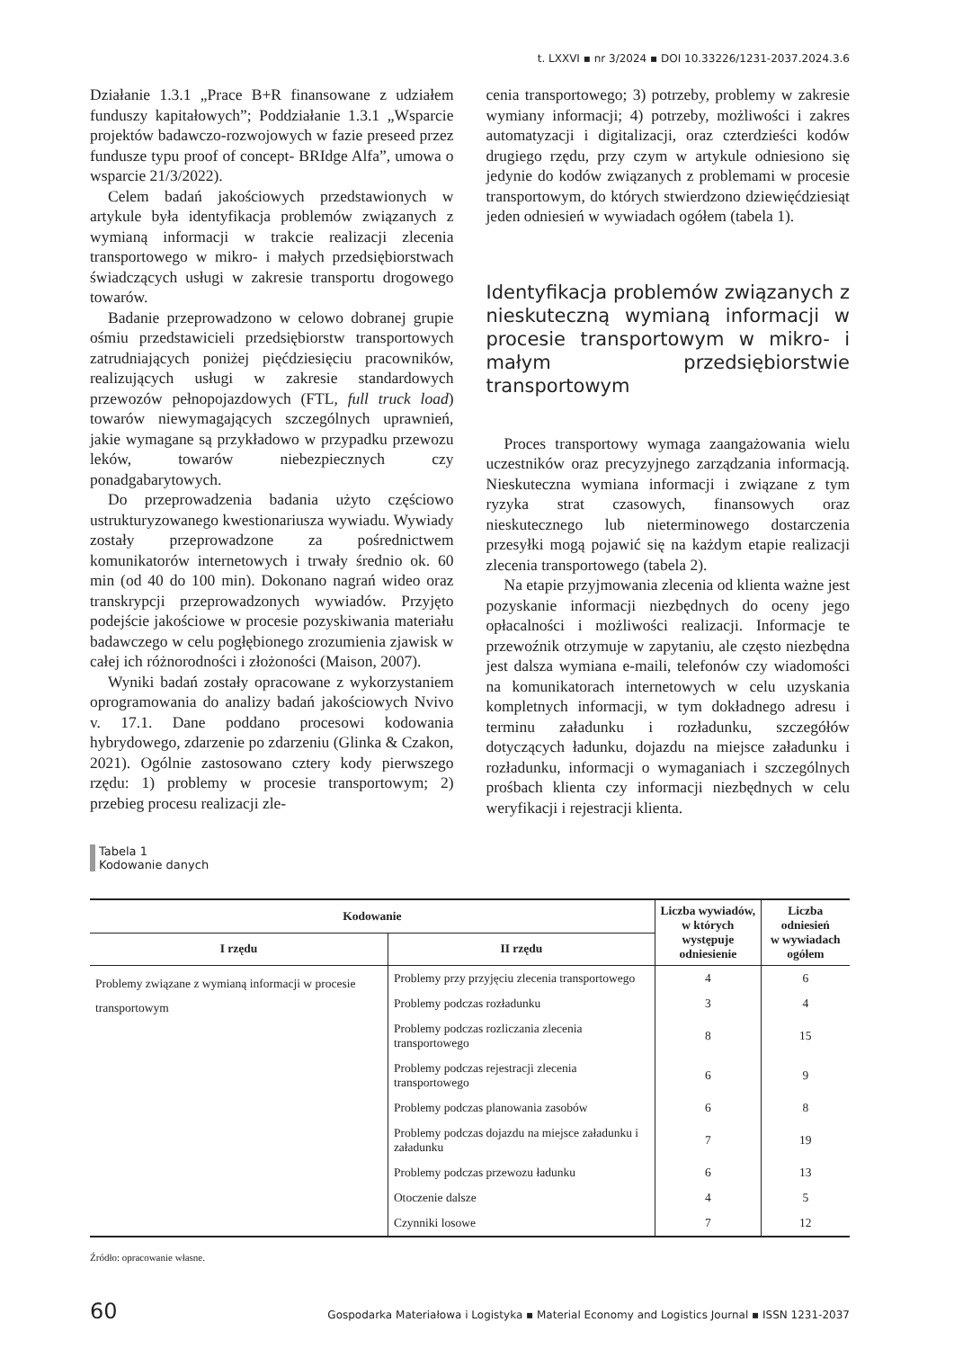t. LXXVI ▪ nr 3/2024 ▪ DOI 10.33226/1231-2037.2024.3.6
Działanie 1.3.1 „Prace B+R finansowane z udziałem funduszy kapitałowych”; Poddziałanie 1.3.1 „Wsparcie projektów badawczo-rozwojowych w fazie preseed przez fundusze typu proof of concept- BRIdge Alfa”, umowa o wsparcie 21/3/2022).
Celem badań jakościowych przedstawionych w artykule była identyfikacja problemów związanych z wymianą informacji w trakcie realizacji zlecenia transportowego w mikro- i małych przedsiębiorstwach świadczących usługi w zakresie transportu drogowego towarów.
Badanie przeprowadzono w celowo dobranej grupie ośmiu przedstawicieli przedsiębiorstw transportowych zatrudniających poniżej pięćdziesięciu pracowników, realizujących usługi w zakresie standardowych przewozów pełnopojazdowych (FTL, full truck load) towarów niewymagających szczególnych uprawnień, jakie wymagane są przykładowo w przypadku przewozu leków, towarów niebezpiecznych czy ponadgabarytowych.
Do przeprowadzenia badania użyto częściowo ustrukturyzowanego kwestionariusza wywiadu. Wywiady zostały przeprowadzone za pośrednictwem komunikatorów internetowych i trwały średnio ok. 60 min (od 40 do 100 min). Dokonano nagrań wideo oraz transkrypcji przeprowadzonych wywiadów. Przyjęto podejście jakościowe w procesie pozyskiwania materiału badawczego w celu pogłębionego zrozumienia zjawisk w całej ich różnorodności i złożoności (Maison, 2007).
Wyniki badań zostały opracowane z wykorzystaniem oprogramowania do analizy badań jakościowych Nvivo v. 17.1. Dane poddano procesowi kodowania hybrydowego, zdarzenie po zdarzeniu (Glinka & Czakon, 2021). Ogólnie zastosowano cztery kody pierwszego rzędu: 1) problemy w procesie transportowym; 2) przebieg procesu realizacji zle-
cenia transportowego; 3) potrzeby, problemy w zakresie wymiany informacji; 4) potrzeby, możliwości i zakres automatyzacji i digitalizacji, oraz czterdzieści kodów drugiego rzędu, przy czym w artykule odniesiono się jedynie do kodów związanych z problemami w procesie transportowym, do których stwierdzono dziewięćdziesiąt jeden odniesień w wywiadach ogółem (tabela 1).
Identyfikacja problemów związanych z nieskuteczną wymianą informacji w procesie transportowym w mikro- i małym przedsiębiorstwie transportowym
Proces transportowy wymaga zaangażowania wielu uczestników oraz precyzyjnego zarządzania informacją. Nieskuteczna wymiana informacji i związane z tym ryzyka strat czasowych, finansowych oraz nieskutecznego lub nieterminowego dostarczenia przesyłki mogą pojawić się na każdym etapie realizacji zlecenia transportowego (tabela 2).
Na etapie przyjmowania zlecenia od klienta ważne jest pozyskanie informacji niezbędnych do oceny jego opłacalności i możliwości realizacji. Informacje te przewoźnik otrzymuje w zapytaniu, ale często niezbędna jest dalsza wymiana e-maili, telefonów czy wiadomości na komunikatorach internetowych w celu uzyskania kompletnych informacji, w tym dokładnego adresu i terminu załadunku i rozładunku, szczegółów dotyczących ładunku, dojazdu na miejsce załadunku i rozładunku, informacji o wymaganiach i szczególnych prośbach klienta czy informacji niezbędnych w celu weryfikacji i rejestracji klienta.
Tabela 1
Kodowanie danych
| Kodowanie | | Liczba wywiadów, w których występuje odniesienie | Liczba odniesień w wywiadach ogółem |
| --- | --- | --- | --- |
| I rzędu | II rzędu | | |
| Problemy związane z wymianą informacji w procesie transportowym | Problemy przy przyjęciu zlecenia transportowego | 4 | 6 |
| | Problemy podczas rozładunku | 3 | 4 |
| | Problemy podczas rozliczania zlecenia transportowego | 8 | 15 |
| | Problemy podczas rejestracji zlecenia transportowego | 6 | 9 |
| | Problemy podczas planowania zasobów | 6 | 8 |
| | Problemy podczas dojazdu na miejsce załadunku i załadunku | 7 | 19 |
| | Problemy podczas przewozu ładunku | 6 | 13 |
| | Otoczenie dalsze | 4 | 5 |
| | Czynniki losowe | 7 | 12 |
Źródło: opracowanie własne.
60 Gospodarka Materiałowa i Logistyka ▪ Material Economy and Logistics Journal ▪ ISSN 1231-2037